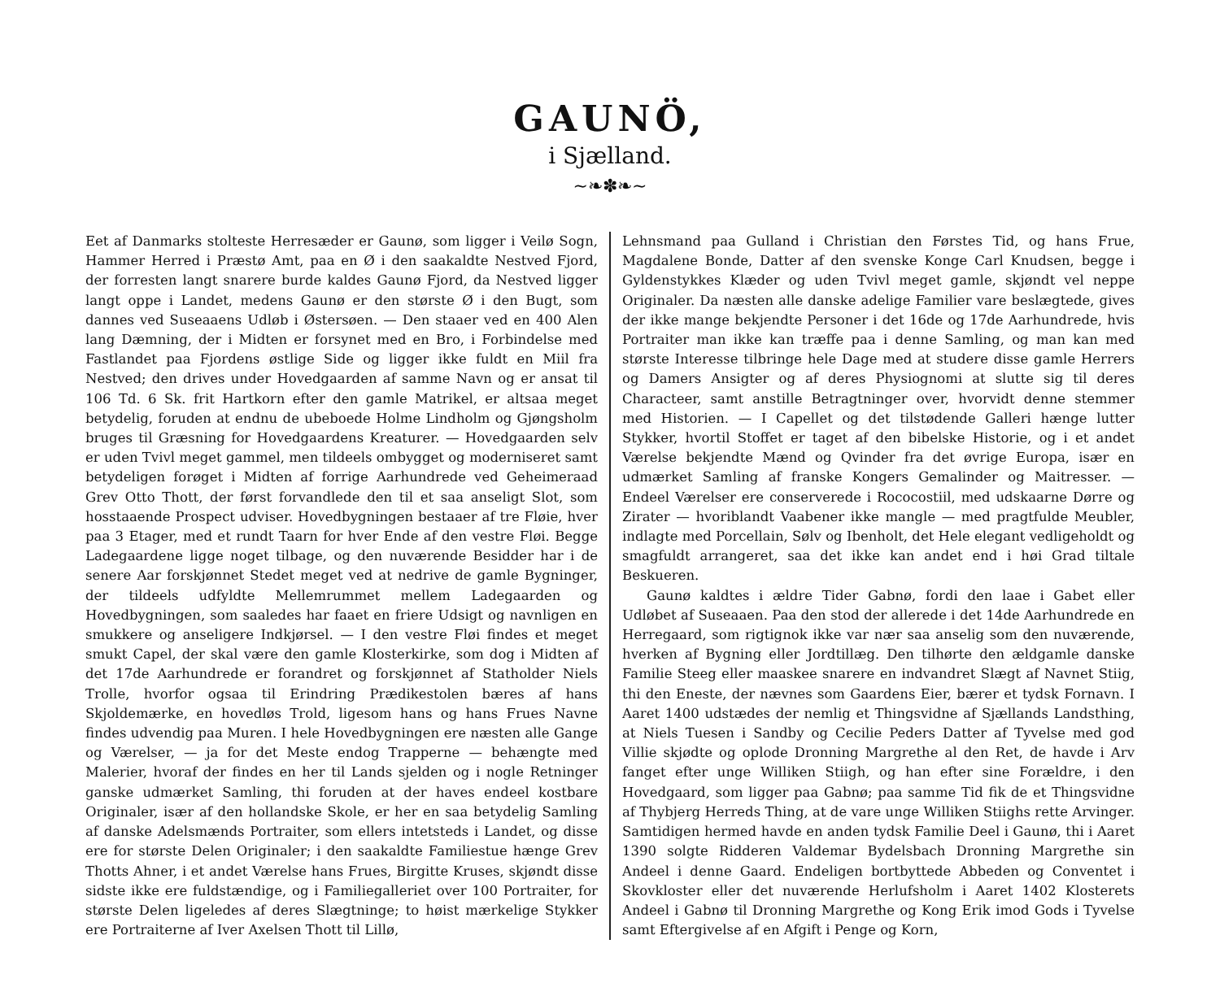GAUNÖ,
i Sjælland.
~❧✽❧~
Eet af Danmarks stolteste Herresæder er Gaunø, som ligger i Veilø Sogn, Hammer Herred i Præstø Amt, paa en Ø i den saakaldte Nestved Fjord, der forresten langt snarere burde kaldes Gaunø Fjord, da Nestved ligger langt oppe i Landet, medens Gaunø er den største Ø i den Bugt, som dannes ved Suseaaens Udløb i Østersøen. — Den staaer ved en 400 Alen lang Dæmning, der i Midten er forsynet med en Bro, i Forbindelse med Fastlandet paa Fjordens østlige Side og ligger ikke fuldt en Miil fra Nestved; den drives under Hovedgaarden af samme Navn og er ansat til 106 Td. 6 Sk. frit Hartkorn efter den gamle Matrikel, er altsaa meget betydelig, foruden at endnu de ubeboede Holme Lindholm og Gjøngsholm bruges til Græsning for Hovedgaardens Kreaturer. — Hovedgaarden selv er uden Tvivl meget gammel, men tildeels ombygget og moderniseret samt betydeligen forøget i Midten af forrige Aarhundrede ved Geheimeraad Grev Otto Thott, der først forvandlede den til et saa anseligt Slot, som hosstaaende Prospect udviser. Hovedbygningen bestaaer af tre Fløie, hver paa 3 Etager, med et rundt Taarn for hver Ende af den vestre Fløi. Begge Ladegaardene ligge noget tilbage, og den nuværende Besidder har i de senere Aar forskjønnet Stedet meget ved at nedrive de gamle Bygninger, der tildeels udfyldte Mellemrummet mellem Ladegaarden og Hovedbygningen, som saaledes har faaet en friere Udsigt og navnligen en smukkere og anseligere Indkjørsel. — I den vestre Fløi findes et meget smukt Capel, der skal være den gamle Klosterkirke, som dog i Midten af det 17de Aarhundrede er forandret og forskjønnet af Statholder Niels Trolle, hvorfor ogsaa til Erindring Prædikestolen bæres af hans Skjoldemærke, en hovedløs Trold, ligesom hans og hans Frues Navne findes udvendig paa Muren. I hele Hovedbygningen ere næsten alle Gange og Værelser, — ja for det Meste endog Trapperne — behængte med Malerier, hvoraf der findes en her til Lands sjelden og i nogle Retninger ganske udmærket Samling, thi foruden at der haves endeel kostbare Originaler, især af den hollandske Skole, er her en saa betydelig Samling af danske Adelsmænds Portraiter, som ellers intetsteds i Landet, og disse ere for største Delen Originaler; i den saakaldte Familiestue hænge Grev Thotts Ahner, i et andet Værelse hans Frues, Birgitte Kruses, skjøndt disse sidste ikke ere fuldstændige, og i Familiegalleriet over 100 Portraiter, for største Delen ligeledes af deres Slægtninge; to høist mærkelige Stykker ere Portraiterne af Iver Axelsen Thott til Lillø,
Lehnsmand paa Gulland i Christian den Førstes Tid, og hans Frue, Magdalene Bonde, Datter af den svenske Konge Carl Knudsen, begge i Gyldenstykkes Klæder og uden Tvivl meget gamle, skjøndt vel neppe Originaler. Da næsten alle danske adelige Familier vare beslægtede, gives der ikke mange bekjendte Personer i det 16de og 17de Aarhundrede, hvis Portraiter man ikke kan træffe paa i denne Samling, og man kan med største Interesse tilbringe hele Dage med at studere disse gamle Herrers og Damers Ansigter og af deres Physiognomi at slutte sig til deres Characteer, samt anstille Betragtninger over, hvorvidt denne stemmer med Historien. — I Capellet og det tilstødende Galleri hænge lutter Stykker, hvortil Stoffet er taget af den bibelske Historie, og i et andet Værelse bekjendte Mænd og Qvinder fra det øvrige Europa, især en udmærket Samling af franske Kongers Gemalinder og Maitresser. — Endeel Værelser ere conserverede i Rococostiil, med udskaarne Dørre og Zirater — hvoriblandt Vaabener ikke mangle — med pragtfulde Meubler, indlagte med Porcellain, Sølv og Ibenholt, det Hele elegant vedligeholdt og smagfuldt arrangeret, saa det ikke kan andet end i høi Grad tiltale Beskueren.
Gaunø kaldtes i ældre Tider Gabnø, fordi den laae i Gabet eller Udløbet af Suseaaen. Paa den stod der allerede i det 14de Aarhundrede en Herregaard, som rigtignok ikke var nær saa anselig som den nuværende, hverken af Bygning eller Jordtillæg. Den tilhørte den ældgamle danske Familie Steeg eller maaskee snarere en indvandret Slægt af Navnet Stiig, thi den Eneste, der nævnes som Gaardens Eier, bærer et tydsk Fornavn. I Aaret 1400 udstædes der nemlig et Thingsvidne af Sjællands Landsthing, at Niels Tuesen i Sandby og Cecilie Peders Datter af Tyvelse med god Villie skjødte og oplode Dronning Margrethe al den Ret, de havde i Arv fanget efter unge Williken Stiigh, og han efter sine Forældre, i den Hovedgaard, som ligger paa Gabnø; paa samme Tid fik de et Thingsvidne af Thybjerg Herreds Thing, at de vare unge Williken Stiighs rette Arvinger. Samtidigen hermed havde en anden tydsk Familie Deel i Gaunø, thi i Aaret 1390 solgte Ridderen Valdemar Bydelsbach Dronning Margrethe sin Andeel i denne Gaard. Endeligen bortbyttede Abbeden og Conventet i Skovkloster eller det nuværende Herlufsholm i Aaret 1402 Klosterets Andeel i Gabnø til Dronning Margrethe og Kong Erik imod Gods i Tyvelse samt Eftergivelse af en Afgift i Penge og Korn,